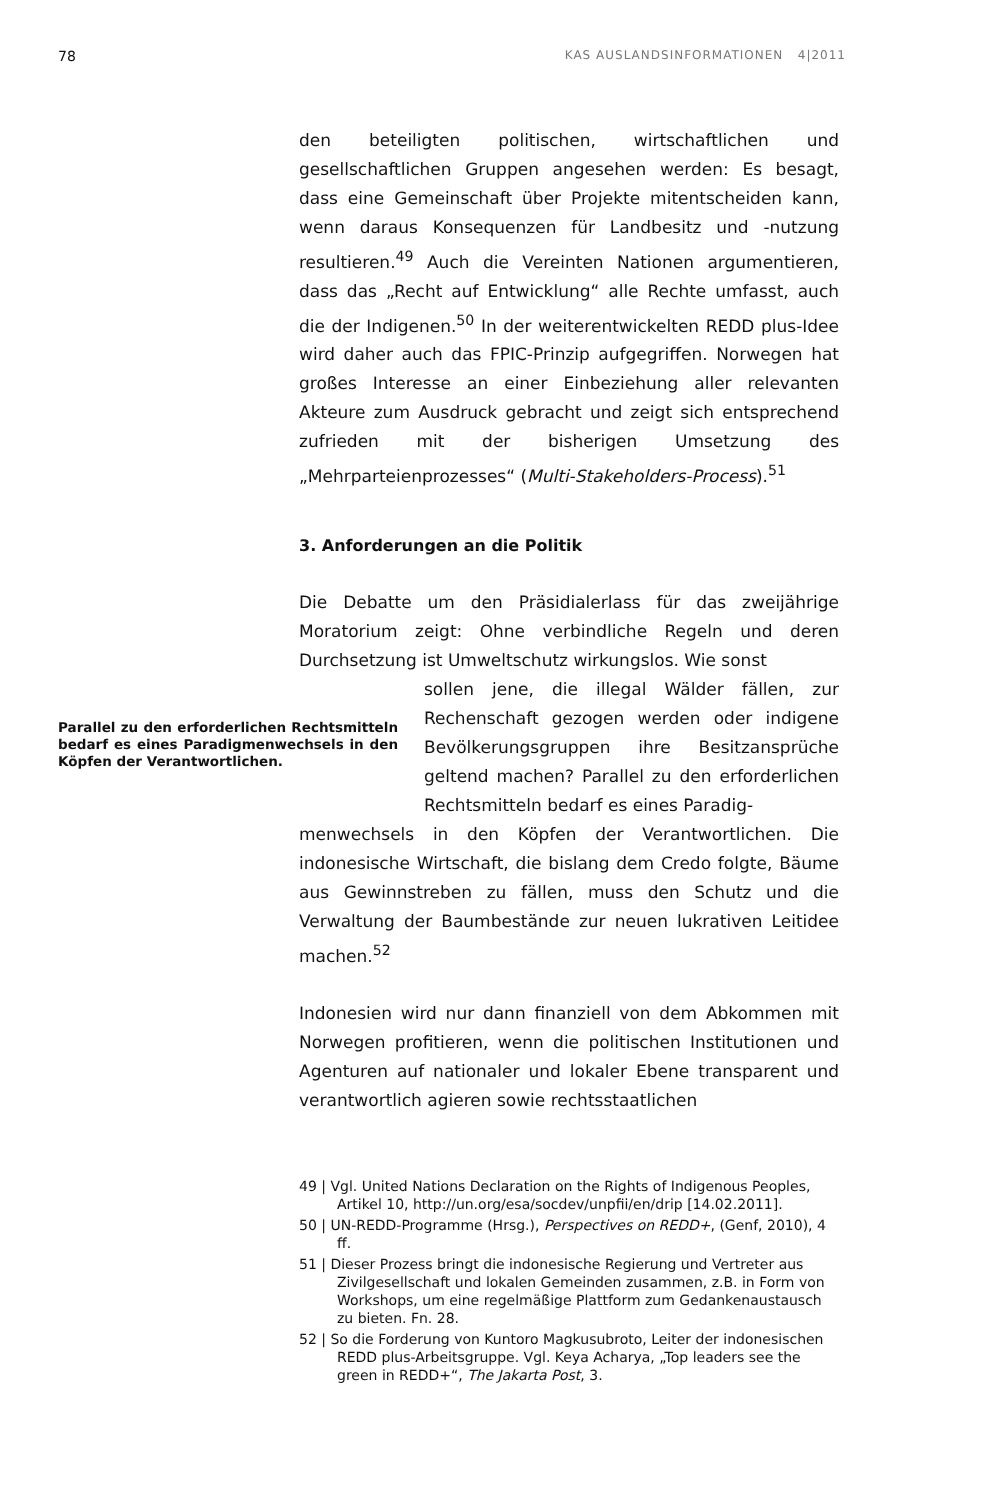78 KAS AUSLANDSINFORMATIONEN 4|2011
den beteiligten politischen, wirtschaftlichen und gesellschaftlichen Gruppen angesehen werden: Es besagt, dass eine Gemeinschaft über Projekte mitentscheiden kann, wenn daraus Konsequenzen für Landbesitz und -nutzung resultieren.<sup>49</sup> Auch die Vereinten Nationen argumentieren, dass das „Recht auf Entwicklung“ alle Rechte umfasst, auch die der Indigenen.<sup>50</sup> In der weiterentwickelten REDD plus-Idee wird daher auch das FPIC-Prinzip aufgegriffen. Norwegen hat großes Interesse an einer Einbeziehung aller relevanten Akteure zum Ausdruck gebracht und zeigt sich entsprechend zufrieden mit der bisherigen Umsetzung des „Mehrparteienprozesses“ (Multi-Stakeholders-Process).<sup>51</sup>
3. Anforderungen an die Politik
Die Debatte um den Präsidialerlass für das zweijährige Moratorium zeigt: Ohne verbindliche Regeln und deren Durchsetzung ist Umweltschutz wirkungslos. Wie sonst
Parallel zu den erforderlichen Rechtsmitteln bedarf es eines Paradigmenwechsels in den Köpfen der Verantwortlichen.
sollen jene, die illegal Wälder fällen, zur Rechenschaft gezogen werden oder indigene Bevölkerungsgruppen ihre Besitzansprüche geltend machen? Parallel zu den erforderlichen Rechtsmitteln bedarf es eines Paradig-
menwechsels in den Köpfen der Verantwortlichen. Die indonesische Wirtschaft, die bislang dem Credo folgte, Bäume aus Gewinnstreben zu fällen, muss den Schutz und die Verwaltung der Baumbestände zur neuen lukrativen Leitidee machen.<sup>52</sup>
Indonesien wird nur dann finanziell von dem Abkommen mit Norwegen profitieren, wenn die politischen Institutionen und Agenturen auf nationaler und lokaler Ebene transparent und verantwortlich agieren sowie rechtsstaatlichen
49 | Vgl. United Nations Declaration on the Rights of Indigenous Peoples, Artikel 10, http://un.org/esa/socdev/unpfii/en/drip [14.02.2011].
50 | UN-REDD-Programme (Hrsg.), Perspectives on REDD+, (Genf, 2010), 4 ff.
51 | Dieser Prozess bringt die indonesische Regierung und Vertreter aus Zivilgesellschaft und lokalen Gemeinden zusammen, z.B. in Form von Workshops, um eine regelmäßige Plattform zum Gedankenaustausch zu bieten. Fn. 28.
52 | So die Forderung von Kuntoro Magkusubroto, Leiter der indonesischen REDD plus-Arbeitsgruppe. Vgl. Keya Acharya, „Top leaders see the green in REDD+“, The Jakarta Post, 3.